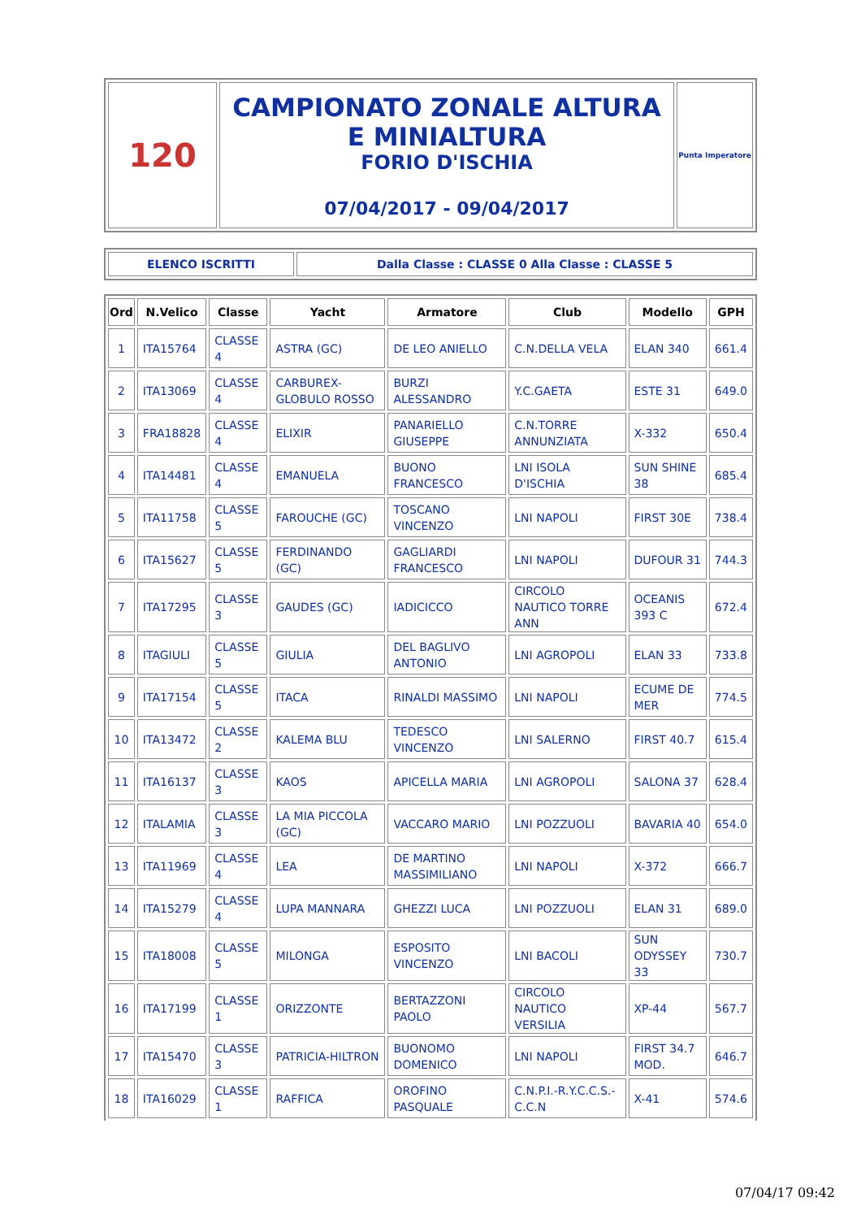| 120 | CAMPIONATO ZONALE ALTURA E MINIALTURA FORIO D'ISCHIA 07/04/2017 - 09/04/2017 | Punta Imperatore |
| ELENCO ISCRITTI | Dalla Classe : CLASSE 0 Alla Classe : CLASSE 5 |
| Ord | N.Velico | Classe | Yacht | Armatore | Club | Modello | GPH |
| --- | --- | --- | --- | --- | --- | --- | --- |
| 1 | ITA15764 | CLASSE 4 | ASTRA (GC) | DE LEO ANIELLO | C.N.DELLA VELA | ELAN 340 | 661.4 |
| 2 | ITA13069 | CLASSE 4 | CARBUREX-GLOBULO ROSSO | BURZI ALESSANDRO | Y.C.GAETA | ESTE 31 | 649.0 |
| 3 | FRA18828 | CLASSE 4 | ELIXIR | PANARIELLO GIUSEPPE | C.N.TORRE ANNUNZIATA | X-332 | 650.4 |
| 4 | ITA14481 | CLASSE 4 | EMANUELA | BUONO FRANCESCO | LNI ISOLA D'ISCHIA | SUN SHINE 38 | 685.4 |
| 5 | ITA11758 | CLASSE 5 | FAROUCHE (GC) | TOSCANO VINCENZO | LNI NAPOLI | FIRST 30E | 738.4 |
| 6 | ITA15627 | CLASSE 5 | FERDINANDO (GC) | GAGLIARDI FRANCESCO | LNI NAPOLI | DUFOUR 31 | 744.3 |
| 7 | ITA17295 | CLASSE 3 | GAUDES (GC) | IADICICCO | CIRCOLO NAUTICO TORRE ANN | OCEANIS 393 C | 672.4 |
| 8 | ITAGIULI | CLASSE 5 | GIULIA | DEL BAGLIVO ANTONIO | LNI AGROPOLI | ELAN 33 | 733.8 |
| 9 | ITA17154 | CLASSE 5 | ITACA | RINALDI MASSIMO | LNI NAPOLI | ECUME DE MER | 774.5 |
| 10 | ITA13472 | CLASSE 2 | KALEMA BLU | TEDESCO VINCENZO | LNI SALERNO | FIRST 40.7 | 615.4 |
| 11 | ITA16137 | CLASSE 3 | KAOS | APICELLA MARIA | LNI AGROPOLI | SALONA 37 | 628.4 |
| 12 | ITALAMIA | CLASSE 3 | LA MIA PICCOLA (GC) | VACCARO MARIO | LNI POZZUOLI | BAVARIA 40 | 654.0 |
| 13 | ITA11969 | CLASSE 4 | LEA | DE MARTINO MASSIMILIANO | LNI NAPOLI | X-372 | 666.7 |
| 14 | ITA15279 | CLASSE 4 | LUPA MANNARA | GHEZZI LUCA | LNI POZZUOLI | ELAN 31 | 689.0 |
| 15 | ITA18008 | CLASSE 5 | MILONGA | ESPOSITO VINCENZO | LNI BACOLI | SUN ODYSSEY 33 | 730.7 |
| 16 | ITA17199 | CLASSE 1 | ORIZZONTE | BERTAZZONI PAOLO | CIRCOLO NAUTICO VERSILIA | XP-44 | 567.7 |
| 17 | ITA15470 | CLASSE 3 | PATRICIA-HILTRON | BUONOMO DOMENICO | LNI NAPOLI | FIRST 34.7 MOD. | 646.7 |
| 18 | ITA16029 | CLASSE 1 | RAFFICA | OROFINO PASQUALE | C.N.P.I.-R.Y.C.C.S.-C.C.N | X-41 | 574.6 |
07/04/17 09:42